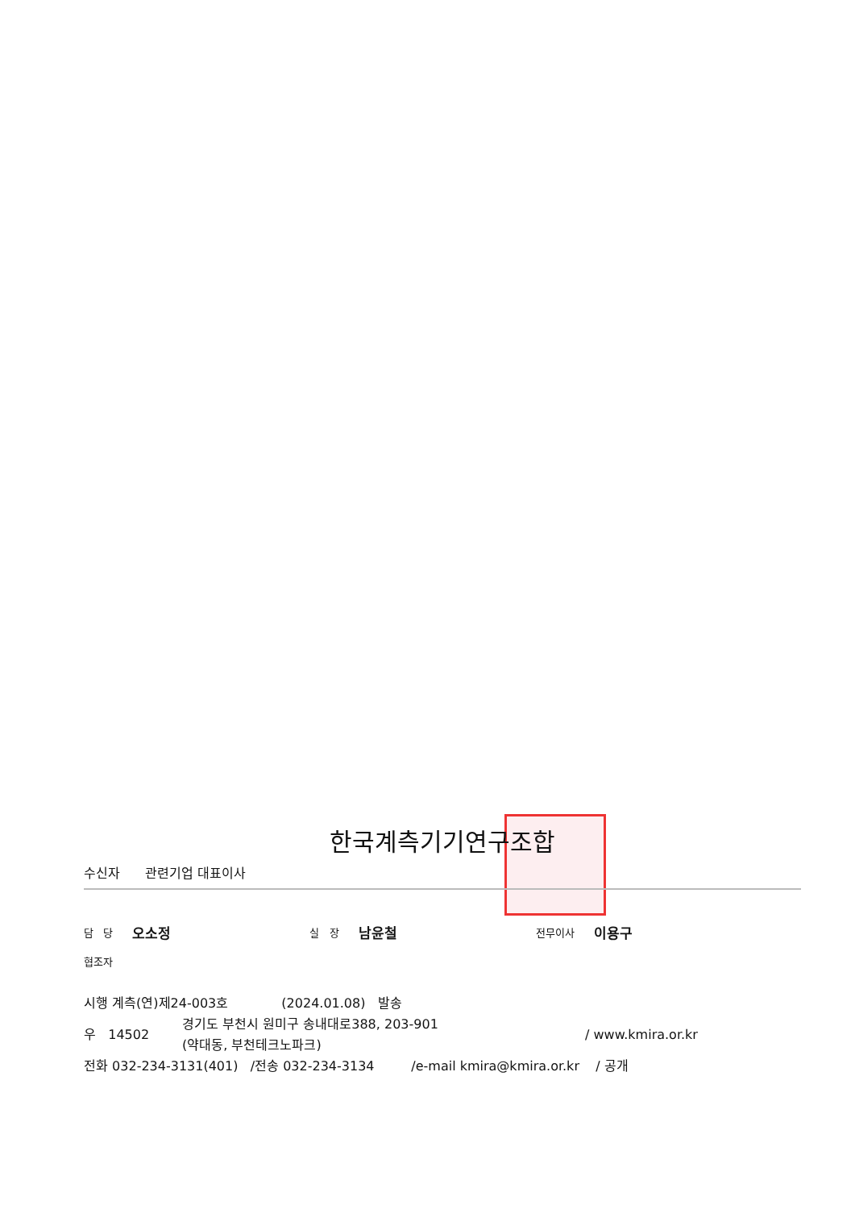한국계측기기연구조합
수신자 관련기업 대표이사
담 당 오소정 실 장 남윤철 전무이사 이용구
협조자
시행 계측(연)제24-003호 (2024.01.08) 발송
우 14502 경기도 부천시 원미구 송내대로388, 203-901
(약대동, 부천테크노파크) / www.kmira.or.kr
전화 032-234-3131(401) /전송 032-234-3134 /e-mail kmira@kmira.or.kr / 공개